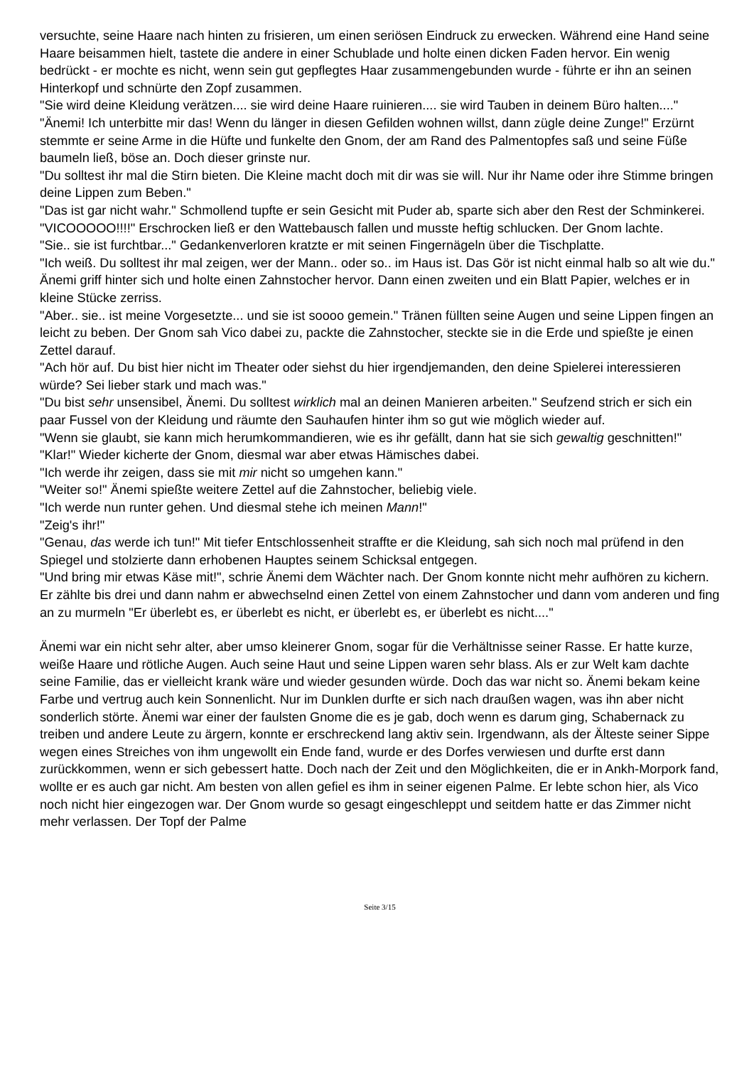versuchte, seine Haare nach hinten zu frisieren, um einen seriösen Eindruck zu erwecken. Während eine Hand seine Haare beisammen hielt, tastete die andere in einer Schublade und holte einen dicken Faden hervor. Ein wenig bedrückt - er mochte es nicht, wenn sein gut gepflegtes Haar zusammengebunden wurde - führte er ihn an seinen Hinterkopf und schnürte den Zopf zusammen.
"Sie wird deine Kleidung verätzen.... sie wird deine Haare ruinieren.... sie wird Tauben in deinem Büro halten...."
"Änemi! Ich unterbitte mir das! Wenn du länger in diesen Gefilden wohnen willst, dann zügle deine Zunge!" Erzürnt stemmte er seine Arme in die Hüfte und funkelte den Gnom, der am Rand des Palmentopfes saß und seine Füße baumeln ließ, böse an. Doch dieser grinste nur.
"Du solltest ihr mal die Stirn bieten. Die Kleine macht doch mit dir was sie will. Nur ihr Name oder ihre Stimme bringen deine Lippen zum Beben."
"Das ist gar nicht wahr." Schmollend tupfte er sein Gesicht mit Puder ab, sparte sich aber den Rest der Schminkerei.
"VICOOOOO!!!!" Erschrocken ließ er den Wattebausch fallen und musste heftig schlucken. Der Gnom lachte.
"Sie.. sie ist furchtbar..." Gedankenverloren kratzte er mit seinen Fingernägeln über die Tischplatte.
"Ich weiß. Du solltest ihr mal zeigen, wer der Mann.. oder so.. im Haus ist. Das Gör ist nicht einmal halb so alt wie du." Änemi griff hinter sich und holte einen Zahnstocher hervor. Dann einen zweiten und ein Blatt Papier, welches er in kleine Stücke zerriss.
"Aber.. sie.. ist meine Vorgesetzte... und sie ist soooo gemein." Tränen füllten seine Augen und seine Lippen fingen an leicht zu beben. Der Gnom sah Vico dabei zu, packte die Zahnstocher, steckte sie in die Erde und spießte je einen Zettel darauf.
"Ach hör auf. Du bist hier nicht im Theater oder siehst du hier irgendjemanden, den deine Spielerei interessieren würde? Sei lieber stark und mach was."
"Du bist sehr unsensibel, Änemi. Du solltest wirklich mal an deinen Manieren arbeiten." Seufzend strich er sich ein paar Fussel von der Kleidung und räumte den Sauhaufen hinter ihm so gut wie möglich wieder auf.
"Wenn sie glaubt, sie kann mich herumkommandieren, wie es ihr gefällt, dann hat sie sich gewaltig geschnitten!"
"Klar!" Wieder kicherte der Gnom, diesmal war aber etwas Hämisches dabei.
"Ich werde ihr zeigen, dass sie mit mir nicht so umgehen kann."
"Weiter so!" Änemi spießte weitere Zettel auf die Zahnstocher, beliebig viele.
"Ich werde nun runter gehen. Und diesmal stehe ich meinen Mann!"
"Zeig's ihr!"
"Genau, das werde ich tun!" Mit tiefer Entschlossenheit straffte er die Kleidung, sah sich noch mal prüfend in den Spiegel und stolzierte dann erhobenen Hauptes seinem Schicksal entgegen.
"Und bring mir etwas Käse mit!", schrie Änemi dem Wächter nach. Der Gnom konnte nicht mehr aufhören zu kichern. Er zählte bis drei und dann nahm er abwechselnd einen Zettel von einem Zahnstocher und dann vom anderen und fing an zu murmeln "Er überlebt es, er überlebt es nicht, er überlebt es, er überlebt es nicht...."
Änemi war ein nicht sehr alter, aber umso kleinerer Gnom, sogar für die Verhältnisse seiner Rasse. Er hatte kurze, weiße Haare und rötliche Augen. Auch seine Haut und seine Lippen waren sehr blass. Als er zur Welt kam dachte seine Familie, das er vielleicht krank wäre und wieder gesunden würde. Doch das war nicht so. Änemi bekam keine Farbe und vertrug auch kein Sonnenlicht. Nur im Dunklen durfte er sich nach draußen wagen, was ihn aber nicht sonderlich störte. Änemi war einer der faulsten Gnome die es je gab, doch wenn es darum ging, Schabernack zu treiben und andere Leute zu ärgern, konnte er erschreckend lang aktiv sein. Irgendwann, als der Älteste seiner Sippe wegen eines Streiches von ihm ungewollt ein Ende fand, wurde er des Dorfes verwiesen und durfte erst dann zurückkommen, wenn er sich gebessert hatte. Doch nach der Zeit und den Möglichkeiten, die er in Ankh-Morpork fand, wollte er es auch gar nicht. Am besten von allen gefiel es ihm in seiner eigenen Palme. Er lebte schon hier, als Vico noch nicht hier eingezogen war. Der Gnom wurde so gesagt eingeschleppt und seitdem hatte er das Zimmer nicht mehr verlassen. Der Topf der Palme
Seite 3/15